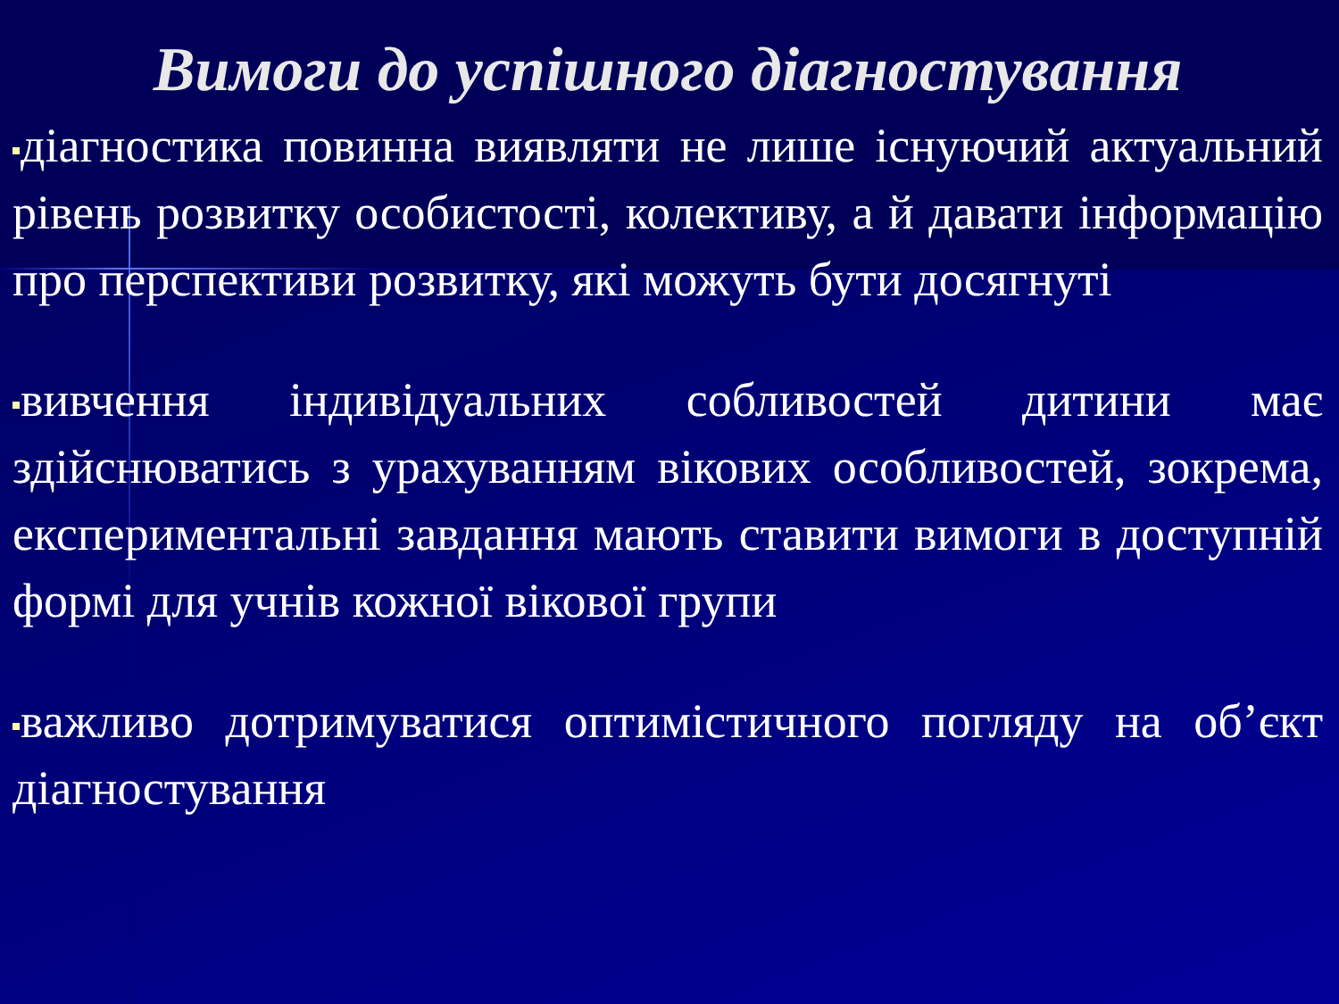Вимоги до успішного діагностування
діагностика повинна виявляти не лише існуючий актуальний рівень розвитку особистості, колективу, а й давати інформацію про перспективи розвитку, які можуть бути досягнуті
вивчення індивідуальних собливостей дитини має здійснюватись з урахуванням вікових особливостей, зокрема, експериментальні завдання мають ставити вимоги в доступній формі для учнів кожної вікової групи
важливо дотримуватися оптимістичного погляду на об’єкт діагностування